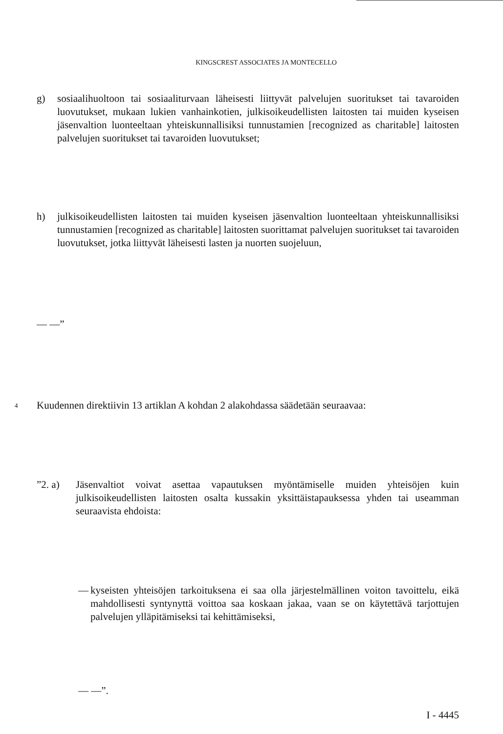KINGSCREST ASSOCIATES JA MONTECELLO
g) sosiaalihuoltoon tai sosiaaliturvaan läheisesti liittyvät palvelujen suoritukset tai tavaroiden luovutukset, mukaan lukien vanhainkotien, julkisoikeudellisten laitosten tai muiden kyseisen jäsenvaltion luonteeltaan yhteiskunnallisiksi tunnustamien [recognized as charitable] laitosten palvelujen suoritukset tai tavaroiden luovutukset;
h) julkisoikeudellisten laitosten tai muiden kyseisen jäsenvaltion luonteeltaan yhteiskunnallisiksi tunnustamien [recognized as charitable] laitosten suorittamat palvelujen suoritukset tai tavaroiden luovutukset, jotka liittyvät läheisesti lasten ja nuorten suojeluun,
— —”
4 Kuudennen direktiivin 13 artiklan A kohdan 2 alakohdassa säädetään seuraavaa:
”2. a) Jäsenvaltiot voivat asettaa vapautuksen myöntämiselle muiden yhteisöjen kuin julkisoikeudellisten laitosten osalta kussakin yksittäistapauksessa yhden tai useamman seuraavista ehdoista:
— kyseisten yhteisöjen tarkoituksena ei saa olla järjestelmällinen voiton tavoittelu, eikä mahdollisesti syntynyttä voittoa saa koskaan jakaa, vaan se on käytettävä tarjottujen palvelujen ylläpitämiseksi tai kehittämiseksi,
— —”.
I - 4445